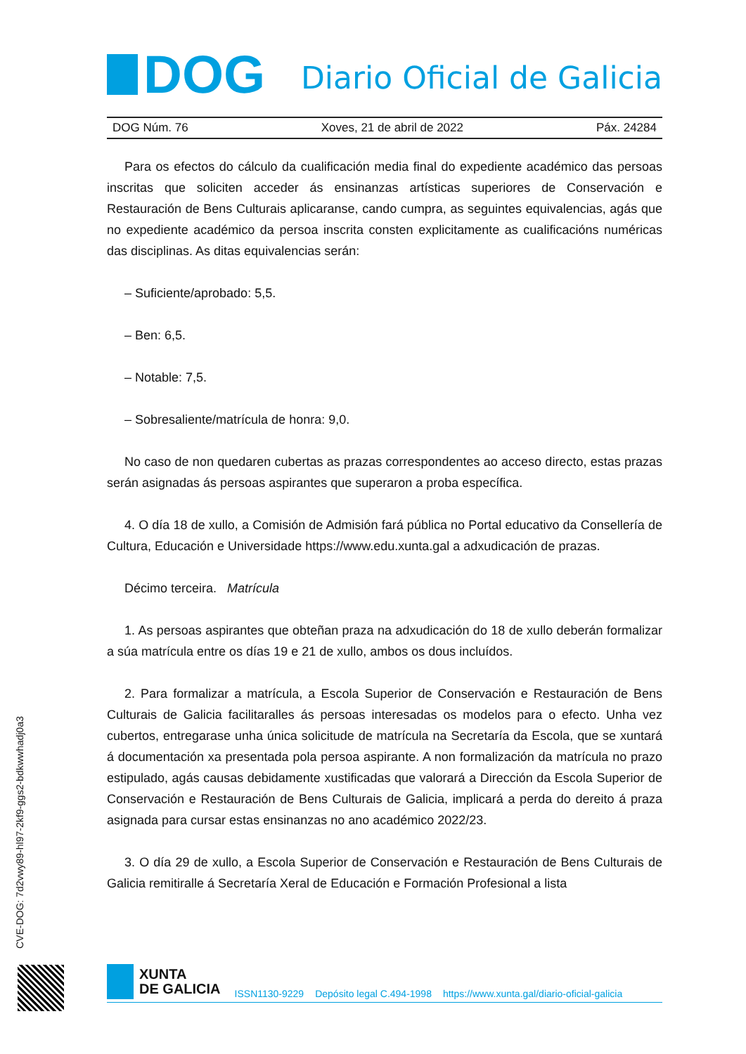DOG
Diario Oficial de Galicia
DOG Núm. 76 Xoves, 21 de abril de 2022 Páx. 24284
Para os efectos do cálculo da cualificación media final do expediente académico das persoas inscritas que soliciten acceder ás ensinanzas artísticas superiores de Conservación e Restauración de Bens Culturais aplicaranse, cando cumpra, as seguintes equivalencias, agás que no expediente académico da persoa inscrita consten explicitamente as cualificacións numéricas das disciplinas. As ditas equivalencias serán:
– Suficiente/aprobado: 5,5.
– Ben: 6,5.
– Notable: 7,5.
– Sobresaliente/matrícula de honra: 9,0.
No caso de non quedaren cubertas as prazas correspondentes ao acceso directo, estas prazas serán asignadas ás persoas aspirantes que superaron a proba específica.
4. O día 18 de xullo, a Comisión de Admisión fará pública no Portal educativo da Consellería de Cultura, Educación e Universidade https://www.edu.xunta.gal a adxudicación de prazas.
Décimo terceira. Matrícula
1. As persoas aspirantes que obteñan praza na adxudicación do 18 de xullo deberán formalizar a súa matrícula entre os días 19 e 21 de xullo, ambos os dous incluídos.
2. Para formalizar a matrícula, a Escola Superior de Conservación e Restauración de Bens Culturais de Galicia facilitaralles ás persoas interesadas os modelos para o efecto. Unha vez cubertos, entregarase unha única solicitude de matrícula na Secretaría da Escola, que se xuntará á documentación xa presentada pola persoa aspirante. A non formalización da matrícula no prazo estipulado, agás causas debidamente xustificadas que valorará a Dirección da Escola Superior de Conservación e Restauración de Bens Culturais de Galicia, implicará a perda do dereito á praza asignada para cursar estas ensinanzas no ano académico 2022/23.
3. O día 29 de xullo, a Escola Superior de Conservación e Restauración de Bens Culturais de Galicia remitiralle á Secretaría Xeral de Educación e Formación Profesional a lista
CVE-DOG: 7d2vwy89-hl97-2kf9-ggs2-bdkwwhadj0a3
XUNTA
DE GALICIA
ISSN1130-9229 Depósito legal C.494-1998 https://www.xunta.gal/diario-oficial-galicia